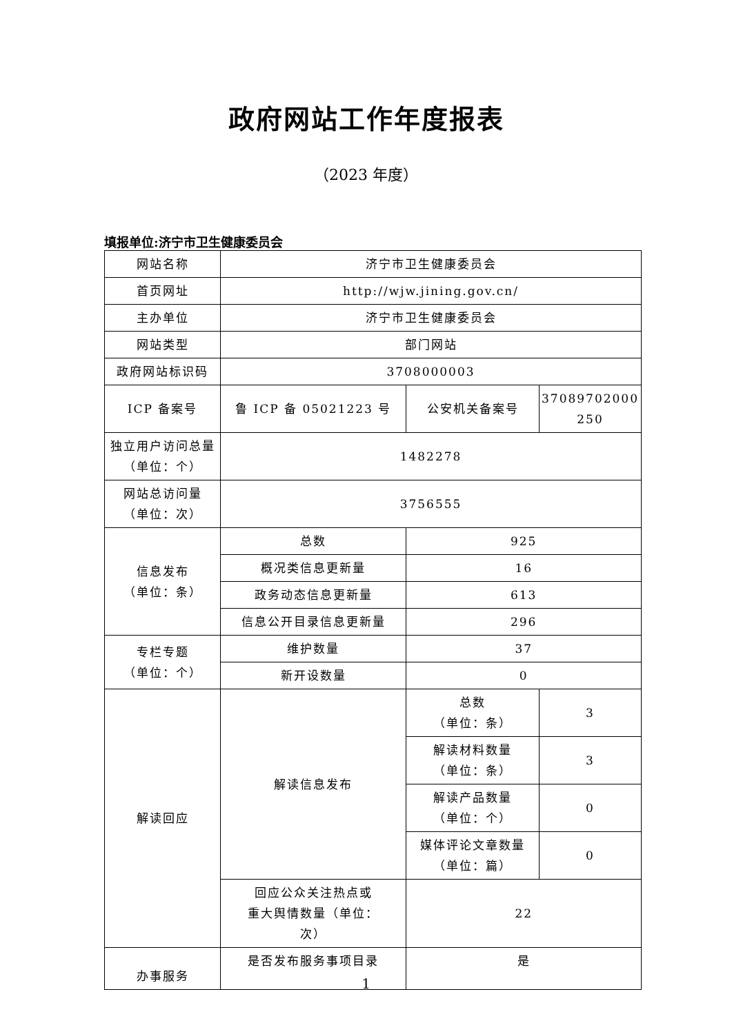政府网站工作年度报表
（2023 年度）
填报单位:济宁市卫生健康委员会
| 网站名称 | 济宁市卫生健康委员会 | | |
| 首页网址 | http://wjw.jining.gov.cn/ | | |
| 主办单位 | 济宁市卫生健康委员会 | | |
| 网站类型 | 部门网站 | | |
| 政府网站标识码 | 3708000003 | | |
| ICP 备案号 | 鲁 ICP 备 05021223 号 | 公安机关备案号 | 37089702000 250 |
| 独立用户访问总量（单位：个） | 1482278 | | |
| 网站总访问量 （单位：次） | 3756555 | | |
| 信息发布 （单位：条） | 总数 | 925 | |
| | 概况类信息更新量 | 16 | |
| | 政务动态信息更新量 | 613 | |
| | 信息公开目录信息更新量 | 296 | |
| 专栏专题 （单位：个） | 维护数量 | 37 | |
| | 新开设数量 | 0 | |
| 解读回应 | 解读信息发布 | 总数 （单位：条） | 3 |
| | | 解读材料数量 （单位：条） | 3 |
| | | 解读产品数量 （单位：个） | 0 |
| | | 媒体评论文章数量 （单位：篇） | 0 |
| | 回应公众关注热点或 重大舆情数量（单位： 次） | 22 | |
| 办事服务 | 是否发布服务事项目录 | 是 | |
1